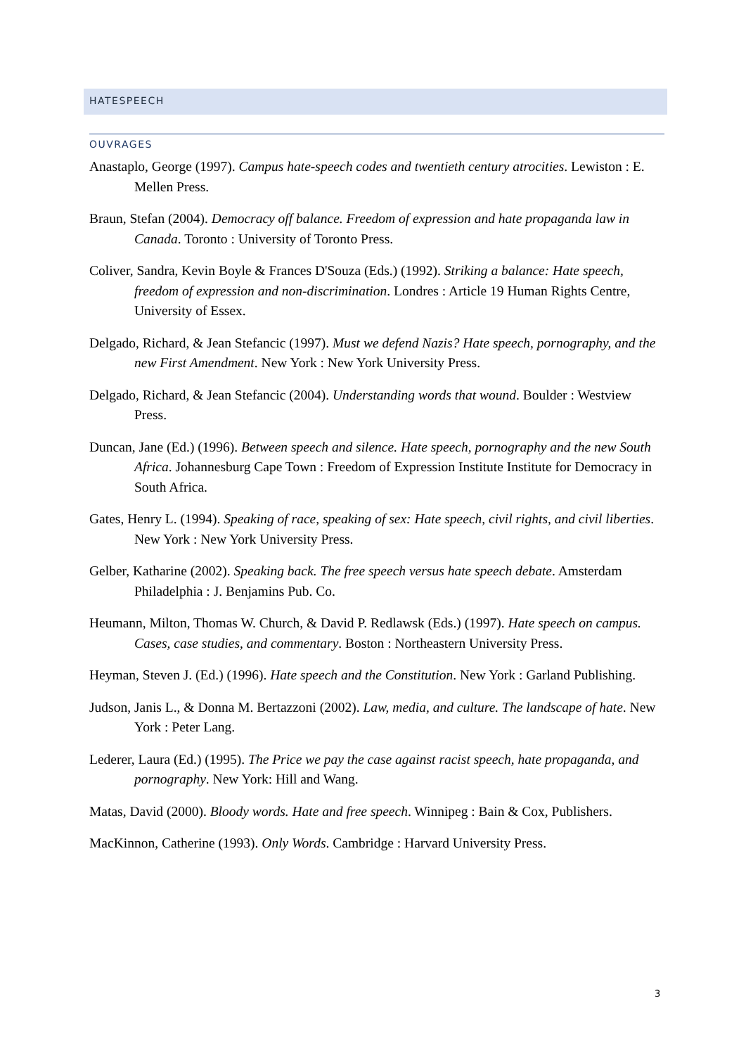HATESPEECH
OUVRAGES
Anastaplo, George (1997). Campus hate-speech codes and twentieth century atrocities. Lewiston : E. Mellen Press.
Braun, Stefan (2004). Democracy off balance. Freedom of expression and hate propaganda law in Canada. Toronto : University of Toronto Press.
Coliver, Sandra, Kevin Boyle & Frances D'Souza (Eds.) (1992). Striking a balance: Hate speech, freedom of expression and non-discrimination. Londres : Article 19 Human Rights Centre, University of Essex.
Delgado, Richard, & Jean Stefancic (1997). Must we defend Nazis? Hate speech, pornography, and the new First Amendment. New York : New York University Press.
Delgado, Richard, & Jean Stefancic (2004). Understanding words that wound. Boulder : Westview Press.
Duncan, Jane (Ed.) (1996). Between speech and silence. Hate speech, pornography and the new South Africa. Johannesburg Cape Town : Freedom of Expression Institute Institute for Democracy in South Africa.
Gates, Henry L. (1994). Speaking of race, speaking of sex: Hate speech, civil rights, and civil liberties. New York : New York University Press.
Gelber, Katharine (2002). Speaking back. The free speech versus hate speech debate. Amsterdam Philadelphia : J. Benjamins Pub. Co.
Heumann, Milton, Thomas W. Church, & David P. Redlawsk (Eds.) (1997). Hate speech on campus. Cases, case studies, and commentary. Boston : Northeastern University Press.
Heyman, Steven J. (Ed.) (1996). Hate speech and the Constitution. New York : Garland Publishing.
Judson, Janis L., & Donna M. Bertazzoni (2002). Law, media, and culture. The landscape of hate. New York : Peter Lang.
Lederer, Laura (Ed.) (1995). The Price we pay the case against racist speech, hate propaganda, and pornography. New York: Hill and Wang.
Matas, David (2000). Bloody words. Hate and free speech. Winnipeg : Bain & Cox, Publishers.
MacKinnon, Catherine (1993). Only Words. Cambridge : Harvard University Press.
3